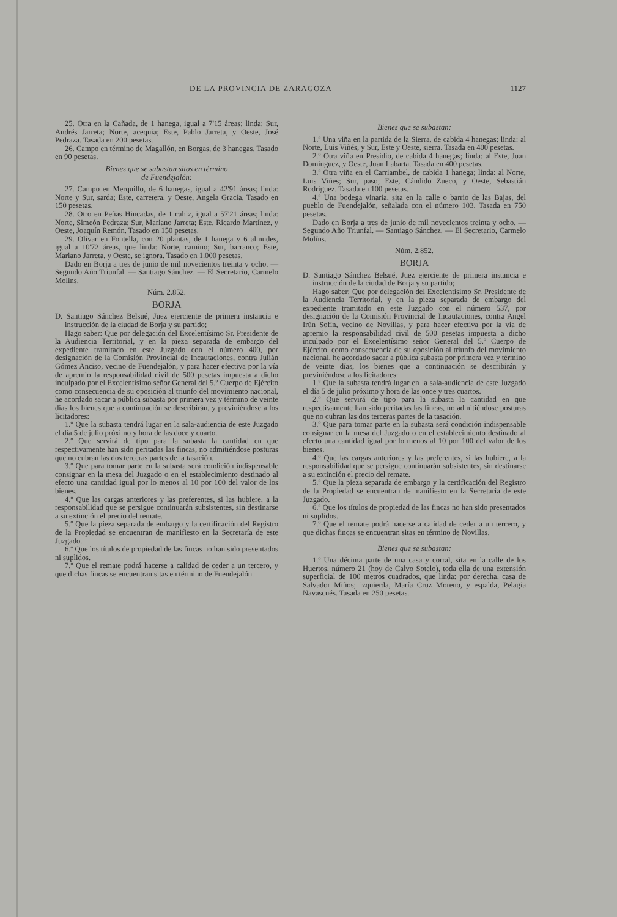DE LA PROVINCIA DE ZARAGOZA 1127
25. Otra en la Cañada, de 1 hanega, igual a 7'15 áreas; linda: Sur, Andrés Jarreta; Norte, acequia; Este, Pablo Jarreta, y Oeste, José Pedraza. Tasada en 200 pesetas.
26. Campo en término de Magallón, en Borgas, de 3 hanegas. Tasado en 90 pesetas.
Bienes que se subastan sitos en término
de Fuendejalón:
27. Campo en Merquillo, de 6 hanegas, igual a 42'91 áreas; linda: Norte y Sur, sarda; Este, carretera, y Oeste, Angela Gracia. Tasado en 150 pesetas.
28. Otro en Peñas Hincadas, de 1 cahiz, igual a 57'21 áreas; linda: Norte, Simeón Pedraza; Sur, Mariano Jarreta; Este, Ricardo Martínez, y Oeste, Joaquín Remón. Tasado en 150 pesetas.
29. Olivar en Fontella, con 20 plantas, de 1 hanega y 6 almudes, igual a 10'72 áreas, que linda: Norte, camino; Sur, barranco; Este, Mariano Jarreta, y Oeste, se ignora. Tasado en 1.000 pesetas.
Dado en Borja a tres de junio de mil novecientos treinta y ocho. — Segundo Año Triunfal. — Santiago Sánchez. — El Secretario, Carmelo Molíns.
Núm. 2.852.
BORJA
D. Santiago Sánchez Belsué, Juez ejerciente de primera instancia e instrucción de la ciudad de Borja y su partido;
Hago saber: Que por delegación del Excelentísimo Sr. Presidente de la Audiencia Territorial, y en la pieza separada de embargo del expediente tramitado en este Juzgado con el número 400, por designación de la Comisión Provincial de Incautaciones, contra Julián Gómez Anciso, vecino de Fuendejalón, y para hacer efectiva por la vía de apremio la responsabilidad civil de 500 pesetas impuesta a dicho inculpado por el Excelentísimo señor General del 5.º Cuerpo de Ejército como consecuencia de su oposición al triunfo del movimiento nacional, he acordado sacar a pública subasta por primera vez y término de veinte días los bienes que a continuación se describirán, y previniéndose a los licitadores:
1.º Que la subasta tendrá lugar en la sala-audiencia de este Juzgado el día 5 de julio próximo y hora de las doce y cuarto.
2.º Que servirá de tipo para la subasta la cantidad en que respectivamente han sido peritadas las fincas, no admitiéndose posturas que no cubran las dos terceras partes de la tasación.
3.º Que para tomar parte en la subasta será condición indispensable consignar en la mesa del Juzgado o en el establecimiento destinado al efecto una cantidad igual por lo menos al 10 por 100 del valor de los bienes.
4.º Que las cargas anteriores y las preferentes, si las hubiere, a la responsabilidad que se persigue continuarán subsistentes, sin destinarse a su extinción el precio del remate.
5.º Que la pieza separada de embargo y la certificación del Registro de la Propiedad se encuentran de manifiesto en la Secretaría de este Juzgado.
6.º Que los títulos de propiedad de las fincas no han sido presentados ni suplidos.
7.º Que el remate podrá hacerse a calidad de ceder a un tercero, y que dichas fincas se encuentran sitas en término de Fuendejalón.
Bienes que se subastan:
1.º Una viña en la partida de la Sierra, de cabida 4 hanegas; linda: al Norte, Luis Viñés, y Sur, Este y Oeste, sierra. Tasada en 400 pesetas.
2.º Otra viña en Presidio, de cabida 4 hanegas; linda: al Este, Juan Domínguez, y Oeste, Juan Labarta. Tasada en 400 pesetas.
3.º Otra viña en el Carriambel, de cabida 1 hanega; linda: al Norte, Luis Viñes; Sur, paso; Este, Cándido Zueco, y Oeste, Sebastián Rodríguez. Tasada en 100 pesetas.
4.º Una bodega vinaria, sita en la calle o barrio de las Bajas, del pueblo de Fuendejalón, señalada con el número 103. Tasada en 750 pesetas.
Dado en Borja a tres de junio de mil novecientos treinta y ocho. — Segundo Año Triunfal. — Santiago Sánchez. — El Secretario, Carmelo Molíns.
Núm. 2.852.
BORJA
D. Santiago Sánchez Belsué, Juez ejerciente de primera instancia e instrucción de la ciudad de Borja y su partido;
Hago saber: Que por delegación del Excelentísimo Sr. Presidente de la Audiencia Territorial, y en la pieza separada de embargo del expediente tramitado en este Juzgado con el número 537, por designación de la Comisión Provincial de Incautaciones, contra Angel Irún Sofín, vecino de Novillas, y para hacer efectiva por la vía de apremio la responsabilidad civil de 500 pesetas impuesta a dicho inculpado por el Excelentísimo señor General del 5.º Cuerpo de Ejército, como consecuencia de su oposición al triunfo del movimiento nacional, he acordado sacar a pública subasta por primera vez y término de veinte días, los bienes que a continuación se describirán y previniéndose a los licitadores:
1.º Que la subasta tendrá lugar en la sala-audiencia de este Juzgado el día 5 de julio próximo y hora de las once y tres cuartos.
2.º Que servirá de tipo para la subasta la cantidad en que respectivamente han sido peritadas las fincas, no admitiéndose posturas que no cubran las dos terceras partes de la tasación.
3.º Que para tomar parte en la subasta será condición indispensable consignar en la mesa del Juzgado o en el establecimiento destinado al efecto una cantidad igual por lo menos al 10 por 100 del valor de los bienes.
4.º Que las cargas anteriores y las preferentes, si las hubiere, a la responsabilidad que se persigue continuarán subsistentes, sin destinarse a su extinción el precio del remate.
5.º Que la pieza separada de embargo y la certificación del Registro de la Propiedad se encuentran de manifiesto en la Secretaría de este Juzgado.
6.º Que los títulos de propiedad de las fincas no han sido presentados ni suplidos.
7.º Que el remate podrá hacerse a calidad de ceder a un tercero, y que dichas fincas se encuentran sitas en término de Novillas.
Bienes que se subastan:
1.º Una décima parte de una casa y corral, sita en la calle de los Huertos, número 21 (hoy de Calvo Sotelo), toda ella de una extensión superficial de 100 metros cuadrados, que linda: por derecha, casa de Salvador Miños; izquierda, María Cruz Moreno, y espalda, Pelagia Navascués. Tasada en 250 pesetas.